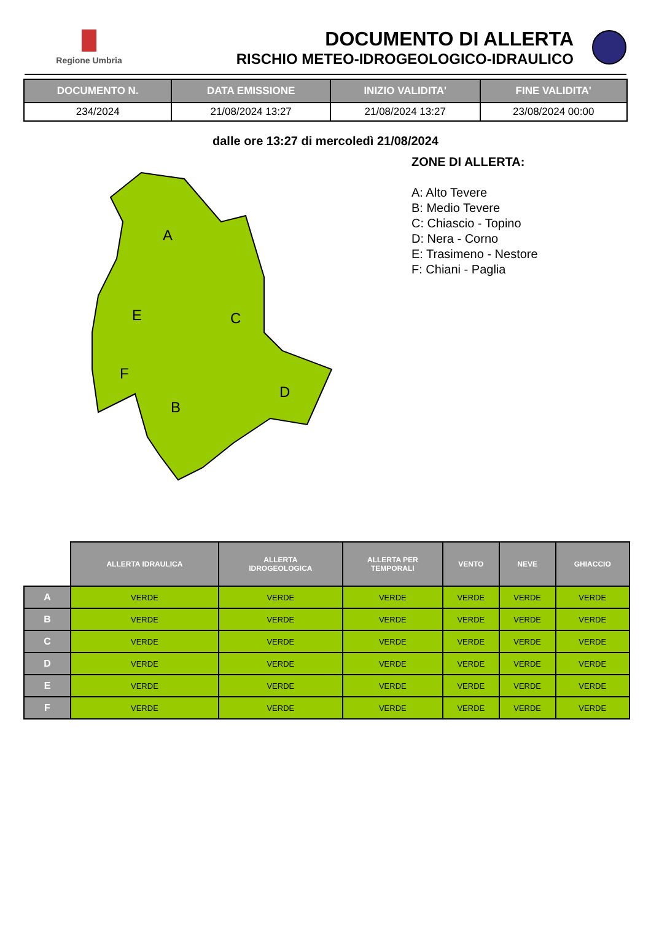Regione Umbria
DOCUMENTO DI ALLERTA
RISCHIO METEO-IDROGEOLOGICO-IDRAULICO
| DOCUMENTO N. | DATA EMISSIONE | INIZIO VALIDITA' | FINE VALIDITA' |
| --- | --- | --- | --- |
| 234/2024 | 21/08/2024 13:27 | 21/08/2024 13:27 | 23/08/2024 00:00 |
dalle ore 13:27 di mercoledì 21/08/2024
A
E
C
F
B
D
ZONE DI ALLERTA:
A: Alto Tevere
B: Medio Tevere
C: Chiascio - Topino
D: Nera - Corno
E: Trasimeno - Nestore
F: Chiani - Paglia
| | ALLERTA IDRAULICA | ALLERTA IDROGEOLOGICA | ALLERTA PER TEMPORALI | VENTO | NEVE | GHIACCIO |
| --- | --- | --- | --- | --- | --- | --- |
| A | VERDE | VERDE | VERDE | VERDE | VERDE | VERDE |
| B | VERDE | VERDE | VERDE | VERDE | VERDE | VERDE |
| C | VERDE | VERDE | VERDE | VERDE | VERDE | VERDE |
| D | VERDE | VERDE | VERDE | VERDE | VERDE | VERDE |
| E | VERDE | VERDE | VERDE | VERDE | VERDE | VERDE |
| F | VERDE | VERDE | VERDE | VERDE | VERDE | VERDE |